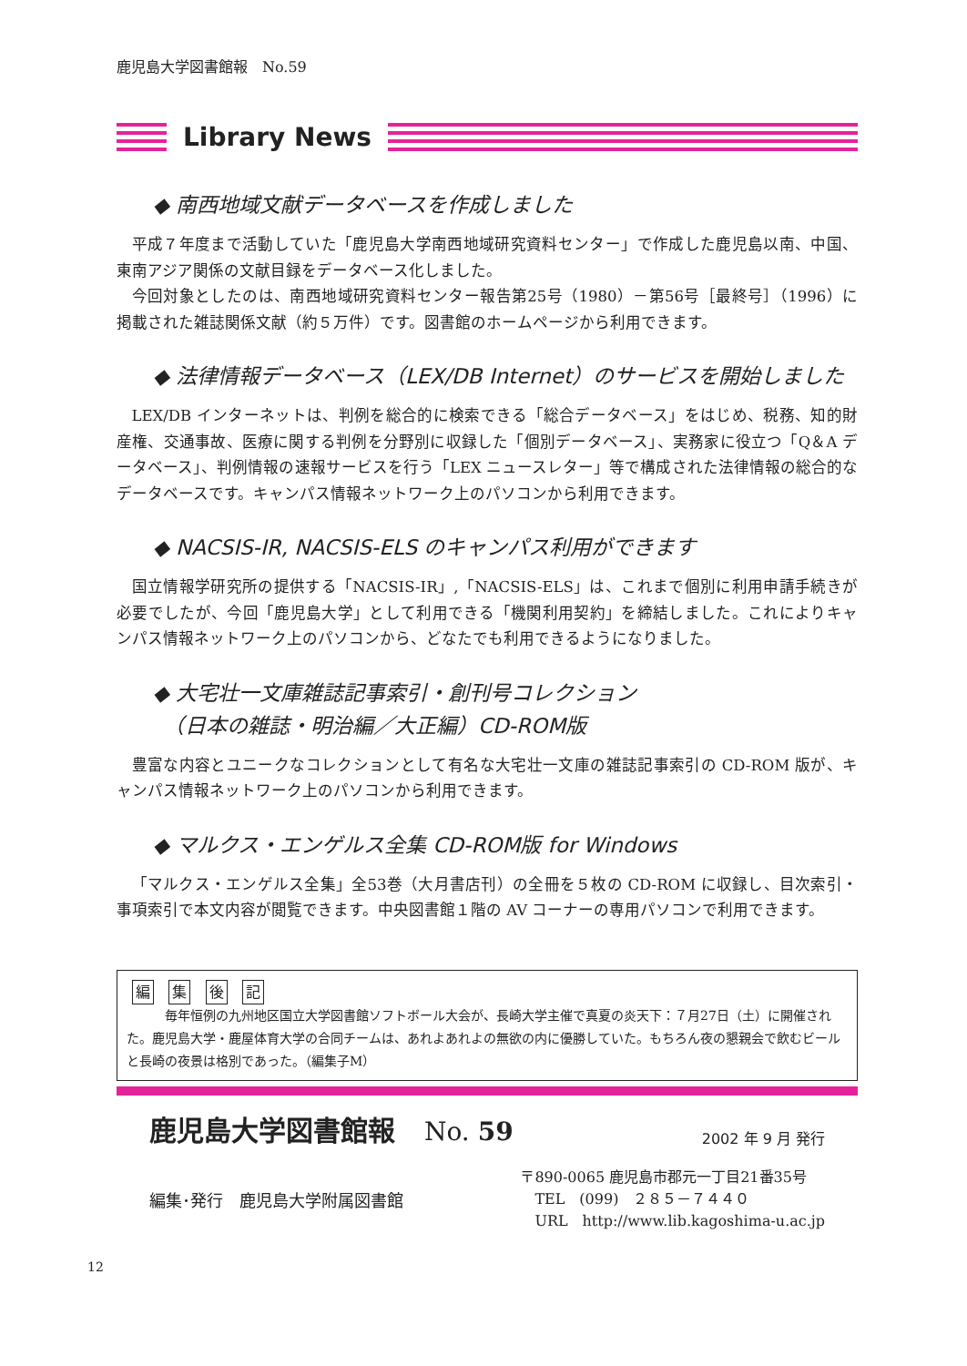鹿児島大学図書館報　No.59
Library News
◆ 南西地域文献データベースを作成しました
平成７年度まで活動していた「鹿児島大学南西地域研究資料センター」で作成した鹿児島以南、中国、東南アジア関係の文献目録をデータベース化しました。
今回対象としたのは、南西地域研究資料センター報告第25号（1980）－第56号［最終号］（1996）に掲載された雑誌関係文献（約５万件）です。図書館のホームページから利用できます。
◆ 法律情報データベース（LEX/DB Internet）のサービスを開始しました
LEX/DB インターネットは、判例を総合的に検索できる「総合データベース」をはじめ、税務、知的財産権、交通事故、医療に関する判例を分野別に収録した「個別データベース」、実務家に役立つ「Q＆A データベース」、判例情報の速報サービスを行う「LEX ニュースレター」等で構成された法律情報の総合的なデータベースです。キャンパス情報ネットワーク上のパソコンから利用できます。
◆ NACSIS-IR, NACSIS-ELS のキャンパス利用ができます
国立情報学研究所の提供する「NACSIS-IR」,「NACSIS-ELS」は、これまで個別に利用申請手続きが必要でしたが、今回「鹿児島大学」として利用できる「機関利用契約」を締結しました。これによりキャンパス情報ネットワーク上のパソコンから、どなたでも利用できるようになりました。
◆ 大宅壮一文庫雑誌記事索引・創刊号コレクション
　（日本の雑誌・明治編／大正編）CD-ROM版
豊富な内容とユニークなコレクションとして有名な大宅壮一文庫の雑誌記事索引の CD-ROM 版が、キャンパス情報ネットワーク上のパソコンから利用できます。
◆ マルクス・エンゲルス全集 CD-ROM版 for Windows
「マルクス・エンゲルス全集」全53巻（大月書店刊）の全冊を５枚の CD-ROM に収録し、目次索引・事項索引で本文内容が閲覧できます。中央図書館１階の AV コーナーの専用パソコンで利用できます。
編 集 後 記
毎年恒例の九州地区国立大学図書館ソフトボール大会が、長崎大学主催で真夏の炎天下：７月27日（土）に開催された。鹿児島大学・鹿屋体育大学の合同チームは、あれよあれよの無欲の内に優勝していた。もちろん夜の懇親会で飲むビールと長崎の夜景は格別であった。（編集子M）
鹿児島大学図書館報　　No. 59
2002 年 9 月 発行
編集･発行　鹿児島大学附属図書館
〒890-0065 鹿児島市郡元一丁目21番35号
　TEL　(099)　２８５－７４４０
　URL　http://www.lib.kagoshima-u.ac.jp
12